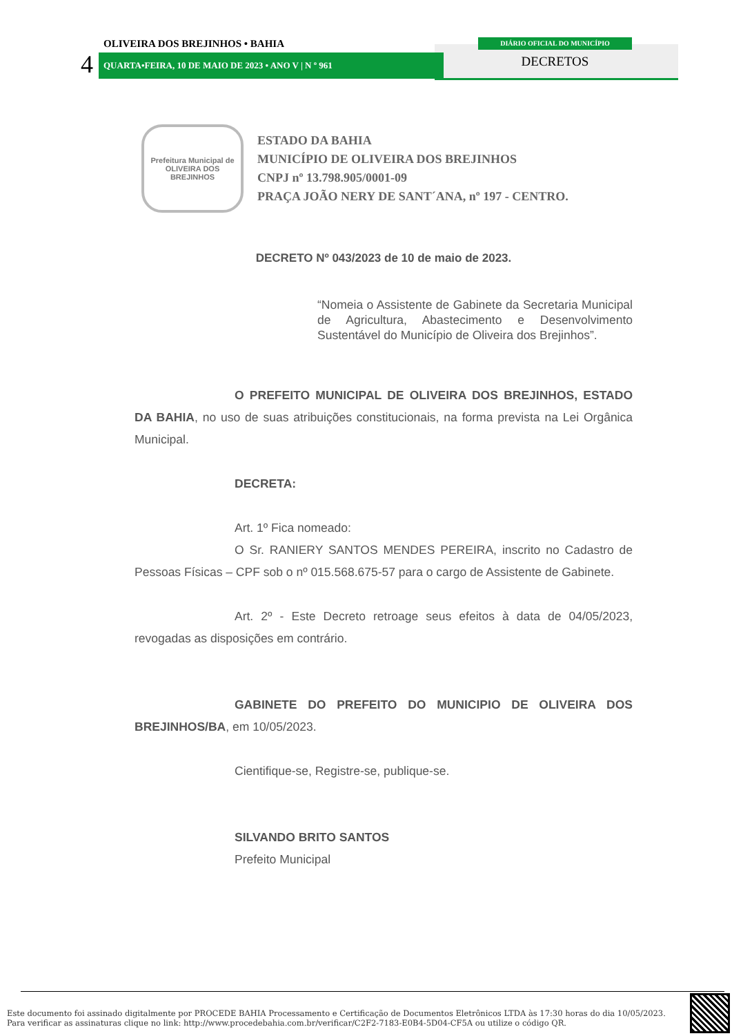OLIVEIRA DOS BREJINHOS • BAHIA
4 QUARTA•FEIRA, 10 DE MAIO DE 2023 • ANO V | N º 961
DIÁRIO OFICIAL DO MUNICÍPIO
DECRETOS
Prefeitura Municipal de
OLIVEIRA DOS
BREJINHOS
ESTADO DA BAHIA
MUNICÍPIO DE OLIVEIRA DOS BREJINHOS
CNPJ nº 13.798.905/0001-09
PRAÇA JOÃO NERY DE SANT´ANA, nº 197 - CENTRO.
DECRETO Nº 043/2023 de 10 de maio de 2023.
“Nomeia o Assistente de Gabinete da Secretaria Municipal de Agricultura, Abastecimento e Desenvolvimento Sustentável do Município de Oliveira dos Brejinhos”.
O PREFEITO MUNICIPAL DE OLIVEIRA DOS BREJINHOS, ESTADO DA BAHIA, no uso de suas atribuições constitucionais, na forma prevista na Lei Orgânica Municipal.
DECRETA:
Art. 1º Fica nomeado:
O Sr. RANIERY SANTOS MENDES PEREIRA, inscrito no Cadastro de Pessoas Físicas – CPF sob o nº 015.568.675-57 para o cargo de Assistente de Gabinete.
Art. 2º - Este Decreto retroage seus efeitos à data de 04/05/2023, revogadas as disposições em contrário.
GABINETE DO PREFEITO DO MUNICIPIO DE OLIVEIRA DOS BREJINHOS/BA, em 10/05/2023.
Cientifique-se, Registre-se, publique-se.
SILVANDO BRITO SANTOS
Prefeito Municipal
Este documento foi assinado digitalmente por PROCEDE BAHIA Processamento e Certificação de Documentos Eletrônicos LTDA às 17:30 horas do dia 10/05/2023.
Para verificar as assinaturas clique no link: http://www.procedebahia.com.br/verificar/C2F2-7183-E0B4-5D04-CF5A ou utilize o código QR.